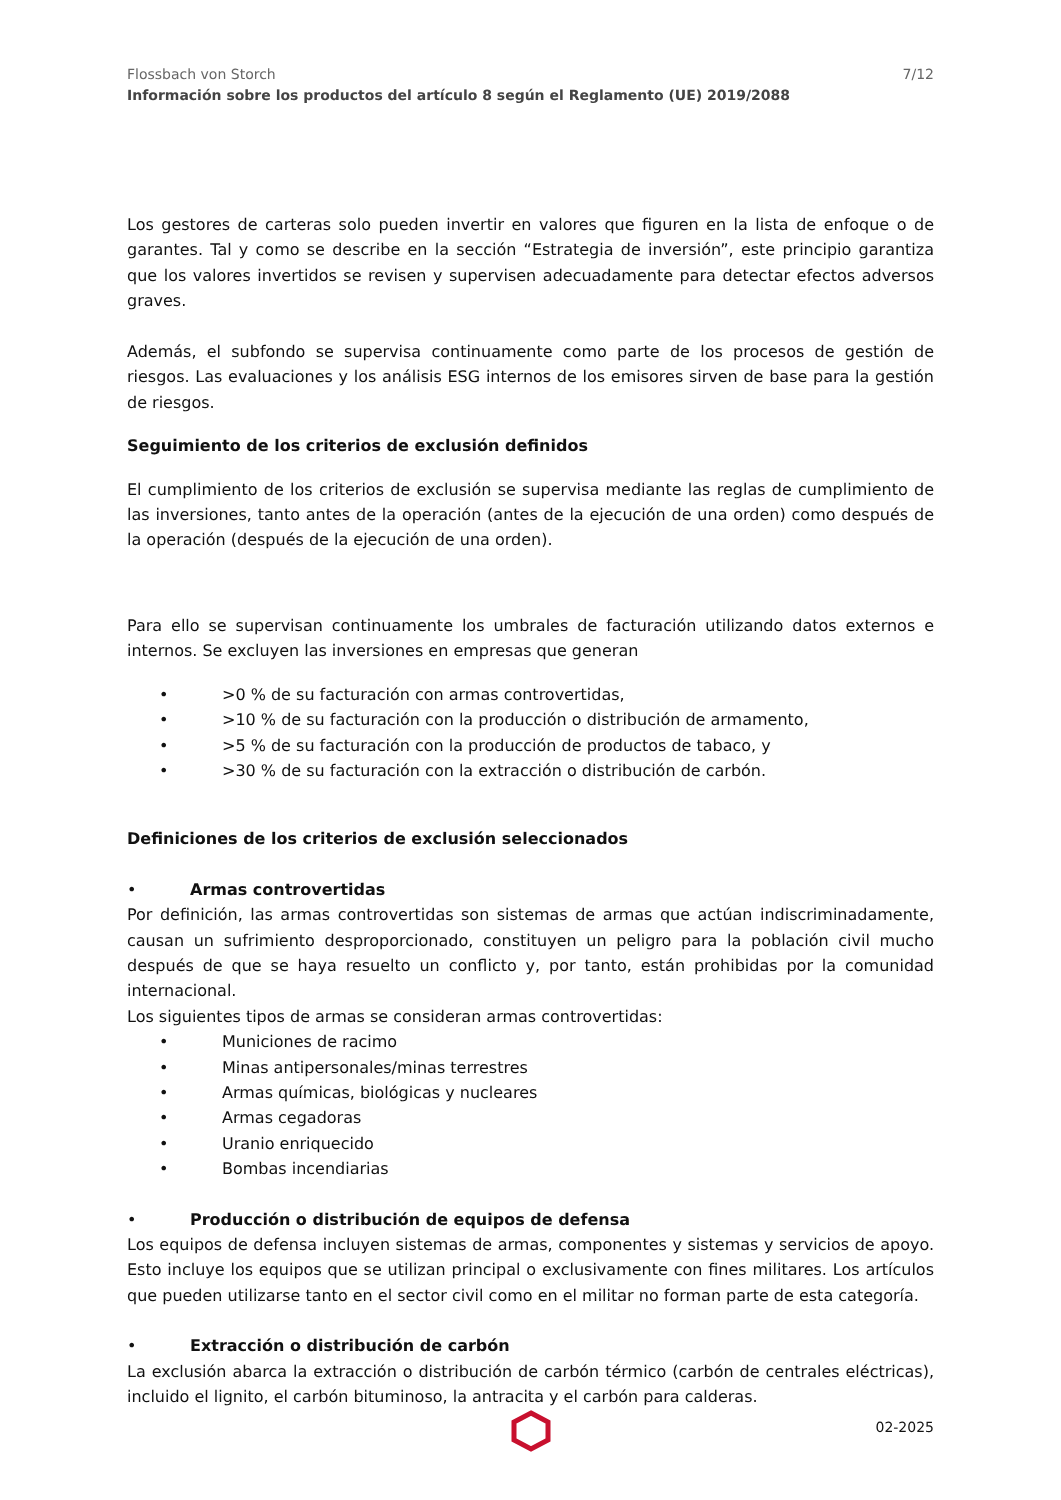Flossbach von Storch
Información sobre los productos del artículo 8 según el Reglamento (UE) 2019/2088
7/12
Los gestores de carteras solo pueden invertir en valores que figuren en la lista de enfoque o de garantes. Tal y como se describe en la sección “Estrategia de inversión”, este principio garantiza que los valores invertidos se revisen y supervisen adecuadamente para detectar efectos adversos graves.
Además, el subfondo se supervisa continuamente como parte de los procesos de gestión de riesgos. Las evaluaciones y los análisis ESG internos de los emisores sirven de base para la gestión de riesgos.
Seguimiento de los criterios de exclusión definidos
El cumplimiento de los criterios de exclusión se supervisa mediante las reglas de cumplimiento de las inversiones, tanto antes de la operación (antes de la ejecución de una orden) como después de la operación (después de la ejecución de una orden).
Para ello se supervisan continuamente los umbrales de facturación utilizando datos externos e internos. Se excluyen las inversiones en empresas que generan
• >0 % de su facturación con armas controvertidas,
• >10 % de su facturación con la producción o distribución de armamento,
• >5 % de su facturación con la producción de productos de tabaco, y
• >30 % de su facturación con la extracción o distribución de carbón.
Definiciones de los criterios de exclusión seleccionados
• Armas controvertidas
Por definición, las armas controvertidas son sistemas de armas que actúan indiscriminadamente, causan un sufrimiento desproporcionado, constituyen un peligro para la población civil mucho después de que se haya resuelto un conflicto y, por tanto, están prohibidas por la comunidad internacional.
Los siguientes tipos de armas se consideran armas controvertidas:
• Municiones de racimo
• Minas antipersonales/minas terrestres
• Armas químicas, biológicas y nucleares
• Armas cegadoras
• Uranio enriquecido
• Bombas incendiarias
• Producción o distribución de equipos de defensa
Los equipos de defensa incluyen sistemas de armas, componentes y sistemas y servicios de apoyo. Esto incluye los equipos que se utilizan principal o exclusivamente con fines militares. Los artículos que pueden utilizarse tanto en el sector civil como en el militar no forman parte de esta categoría.
• Extracción o distribución de carbón
La exclusión abarca la extracción o distribución de carbón térmico (carbón de centrales eléctricas), incluido el lignito, el carbón bituminoso, la antracita y el carbón para calderas.
02-2025